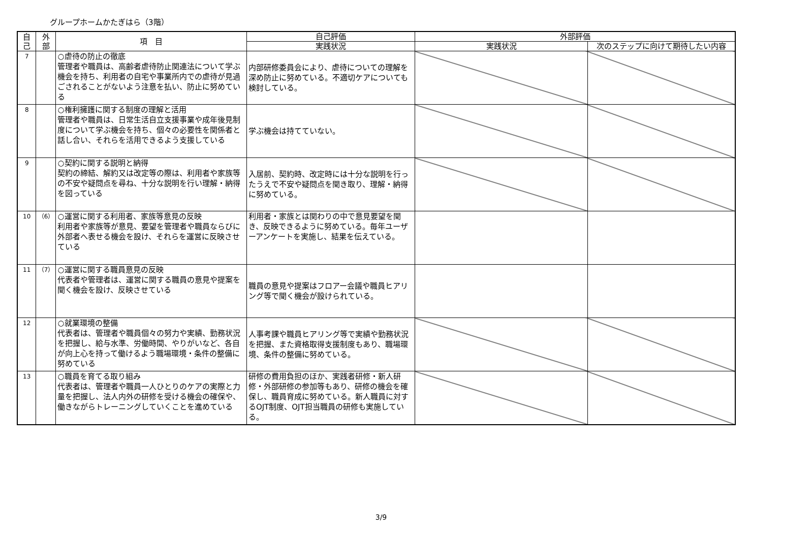グループホームかたぎはら（3階）
| 自 己 | 外 部 | 項 目 | 自己評価 | 外部評価 | |
| --- | --- | --- | --- | --- | --- |
| | | | 実践状況 | 実践状況 | 次のステップに向けて期待したい内容 |
| 7 | | ○虐待の防止の徹底 管理者や職員は、高齢者虐待防止関連法について学ぶ機会を持ち、利用者の自宅や事業所内での虐待が見過ごされることがないよう注意を払い、防止に努めている | 内部研修委員会により、虐待についての理解を深め防止に努めている。不適切ケアについても検討している。 | | |
| 8 | | ○権利擁護に関する制度の理解と活用 管理者や職員は、日常生活自立支援事業や成年後見制度について学ぶ機会を持ち、個々の必要性を関係者と話し合い、それらを活用できるよう支援している | 学ぶ機会は持てていない。 | | |
| 9 | | ○契約に関する説明と納得 契約の締結、解約又は改定等の際は、利用者や家族等の不安や疑問点を尋ね、十分な説明を行い理解・納得を図っている | 入居前、契約時、改定時には十分な説明を行ったうえで不安や疑問点を聞き取り、理解・納得に努めている。 | | |
| 10 | （6） | ○運営に関する利用者、家族等意見の反映 利用者や家族等が意見、要望を管理者や職員ならびに外部者へ表せる機会を設け、それらを運営に反映させている | 利用者・家族とは関わりの中で意見要望を聞き、反映できるように努めている。毎年ユーザーアンケートを実施し、結果を伝えている。 | | |
| 11 | （7） | ○運営に関する職員意見の反映 代表者や管理者は、運営に関する職員の意見や提案を聞く機会を設け、反映させている | 職員の意見や提案はフロアー会議や職員ヒアリング等で聞く機会が設けられている。 | | |
| 12 | | ○就業環境の整備 代表者は、管理者や職員個々の努力や実績、勤務状況を把握し、給与水準、労働時間、やりがいなど、各自が向上心を持って働けるよう職場環境・条件の整備に努めている | 人事考課や職員ヒアリング等で実績や勤務状況を把握、また資格取得支援制度もあり、職場環境、条件の整備に努めている。 | | |
| 13 | | ○職員を育てる取り組み 代表者は、管理者や職員一人ひとりのケアの実際と力量を把握し、法人内外の研修を受ける機会の確保や、働きながらトレーニングしていくことを進めている | 研修の費用負担のほか、実践者研修・新人研修・外部研修の参加等もあり、研修の機会を確保し、職員育成に努めている。新人職員に対するOJT制度、OJT担当職員の研修も実施している。 | | |
3/9